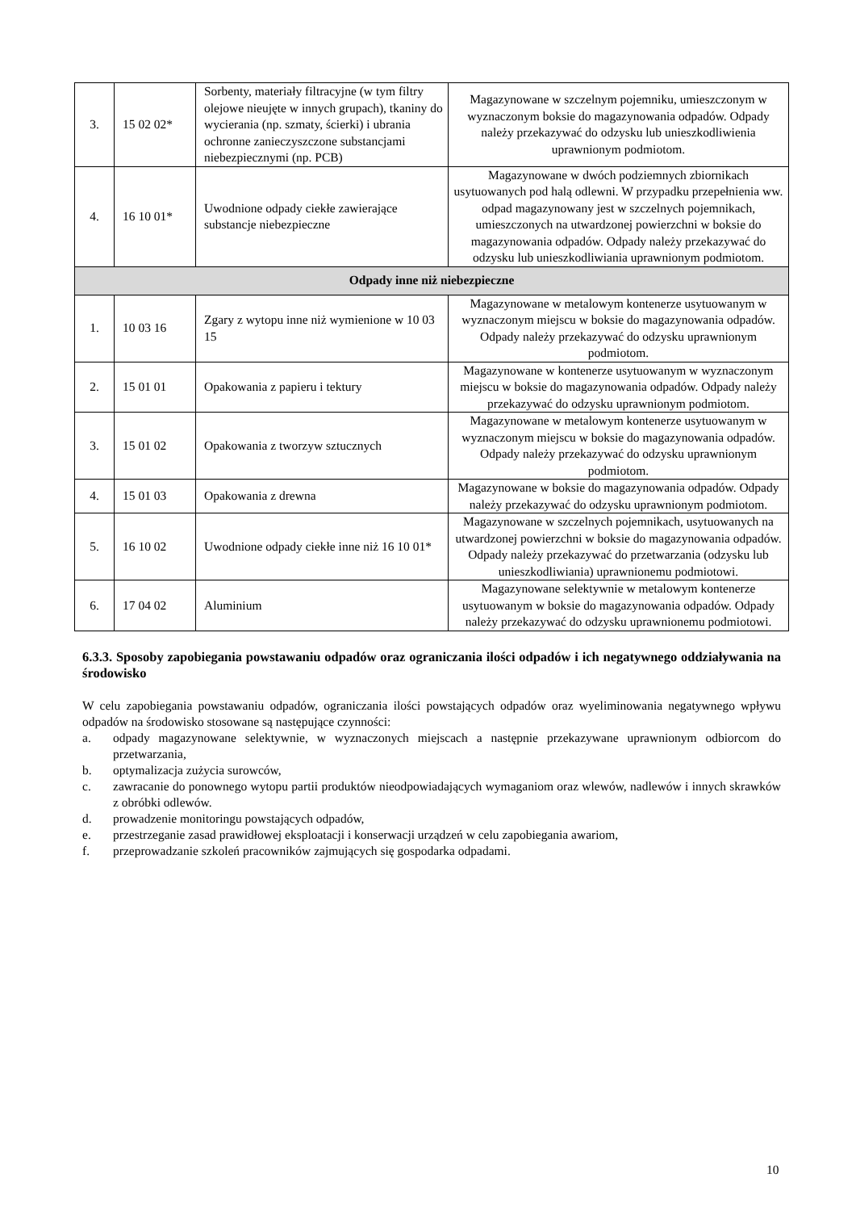| 3. | 15 02 02* | Sorbenty, materiały filtracyjne (w tym filtry olejowe nieujęte w innych grupach), tkaniny do wycierania (np. szmaty, ścierki) i ubrania ochronne zanieczyszczone substancjami niebezpiecznymi (np. PCB) | Magazynowane w szczelnym pojemniku, umieszczonym w wyznaczonym boksie do magazynowania odpadów. Odpady należy przekazywać do odzysku lub unieszkodliwienia uprawnionym podmiotom. |
| 4. | 16 10 01* | Uwodnione odpady ciekłe zawierające substancje niebezpieczne | Magazynowane w dwóch podziemnych zbiornikach usytuowanych pod halą odlewni. W przypadku przepełnienia ww. odpad magazynowany jest w szczelnych pojemnikach, umieszczonych na utwardzonej powierzchni w boksie do magazynowania odpadów. Odpady należy przekazywać do odzysku lub unieszkodliwiania uprawnionym podmiotom. |
| Odpady inne niż niebezpieczne | | | |
| 1. | 10 03 16 | Zgary z wytopu inne niż wymienione w 10 03 15 | Magazynowane w metalowym kontenerze usytuowanym w wyznaczonym miejscu w boksie do magazynowania odpadów. Odpady należy przekazywać do odzysku uprawnionym podmiotom. |
| 2. | 15 01 01 | Opakowania z papieru i tektury | Magazynowane w kontenerze usytuowanym w wyznaczonym miejscu w boksie do magazynowania odpadów. Odpady należy przekazywać do odzysku uprawnionym podmiotom. |
| 3. | 15 01 02 | Opakowania z tworzyw sztucznych | Magazynowane w metalowym kontenerze usytuowanym w wyznaczonym miejscu w boksie do magazynowania odpadów. Odpady należy przekazywać do odzysku uprawnionym podmiotom. |
| 4. | 15 01 03 | Opakowania z drewna | Magazynowane w boksie do magazynowania odpadów. Odpady należy przekazywać do odzysku uprawnionym podmiotom. |
| 5. | 16 10 02 | Uwodnione odpady ciekłe inne niż 16 10 01* | Magazynowane w szczelnych pojemnikach, usytuowanych na utwardzonej powierzchni w boksie do magazynowania odpadów. Odpady należy przekazywać do przetwarzania (odzysku lub unieszkodliwiania) uprawnionemu podmiotowi. |
| 6. | 17 04 02 | Aluminium | Magazynowane selektywnie w metalowym kontenerze usytuowanym w boksie do magazynowania odpadów. Odpady należy przekazywać do odzysku uprawnionemu podmiotowi. |
6.3.3. Sposoby zapobiegania powstawaniu odpadów oraz ograniczania ilości odpadów i ich negatywnego oddziaływania na środowisko
W celu zapobiegania powstawaniu odpadów, ograniczania ilości powstających odpadów oraz wyeliminowania negatywnego wpływu odpadów na środowisko stosowane są następujące czynności:
a. odpady magazynowane selektywnie, w wyznaczonych miejscach a następnie przekazywane uprawnionym odbiorcom do przetwarzania,
b. optymalizacja zużycia surowców,
c. zawracanie do ponownego wytopu partii produktów nieodpowiadających wymaganiom oraz wlewów, nadlewów i innych skrawków z obróbki odlewów.
d. prowadzenie monitoringu powstających odpadów,
e. przestrzeganie zasad prawidłowej eksploatacji i konserwacji urządzeń w celu zapobiegania awariom,
f. przeprowadzanie szkoleń pracowników zajmujących się gospodarka odpadami.
10